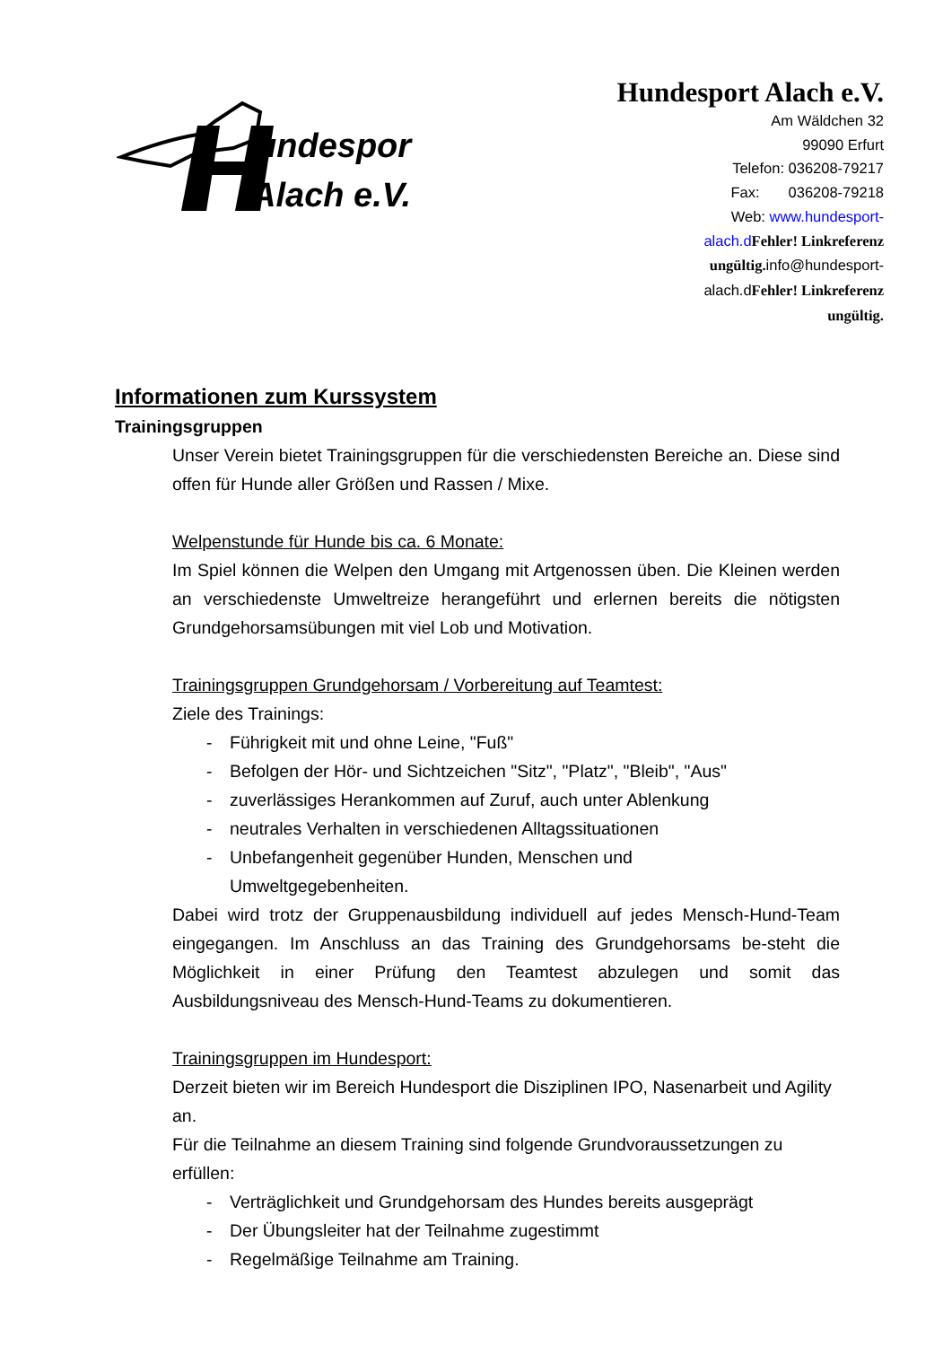undesport
Alach e.V.
Hundesport Alach e.V.
Am Wäldchen 32
99090 Erfurt
Telefon: 036208-79217
Fax: 036208-79218
Web: www.hundesport-alach.d Fehler! Linkreferenz ungültig. info@hundesport-alach.dFehler! Linkreferenz ungültig.
Informationen zum Kurssystem
Trainingsgruppen
Unser Verein bietet Trainingsgruppen für die verschiedensten Bereiche an. Diese sind offen für Hunde aller Größen und Rassen / Mixe.
Welpenstunde für Hunde bis ca. 6 Monate:
Im Spiel können die Welpen den Umgang mit Artgenossen üben. Die Kleinen werden an verschiedenste Umweltreize herangeführt und erlernen bereits die nötigsten Grundgehorsamsübungen mit viel Lob und Motivation.
Trainingsgruppen Grundgehorsam / Vorbereitung auf Teamtest:
Ziele des Trainings:
- Führigkeit mit und ohne Leine, "Fuß"
- Befolgen der Hör- und Sichtzeichen "Sitz", "Platz", "Bleib", "Aus"
- zuverlässiges Herankommen auf Zuruf, auch unter Ablenkung
- neutrales Verhalten in verschiedenen Alltagssituationen
- Unbefangenheit gegenüber Hunden, Menschen und
Umweltgegebenheiten.
Dabei wird trotz der Gruppenausbildung individuell auf jedes Mensch-Hund-Team eingegangen. Im Anschluss an das Training des Grundgehorsams be-steht die Möglichkeit in einer Prüfung den Teamtest abzulegen und somit das Ausbildungsniveau des Mensch-Hund-Teams zu dokumentieren.
Trainingsgruppen im Hundesport:
Derzeit bieten wir im Bereich Hundesport die Disziplinen IPO, Nasenarbeit und Agility an.
Für die Teilnahme an diesem Training sind folgende Grundvoraussetzungen zu erfüllen:
- Verträglichkeit und Grundgehorsam des Hundes bereits ausgeprägt
- Der Übungsleiter hat der Teilnahme zugestimmt
- Regelmäßige Teilnahme am Training.